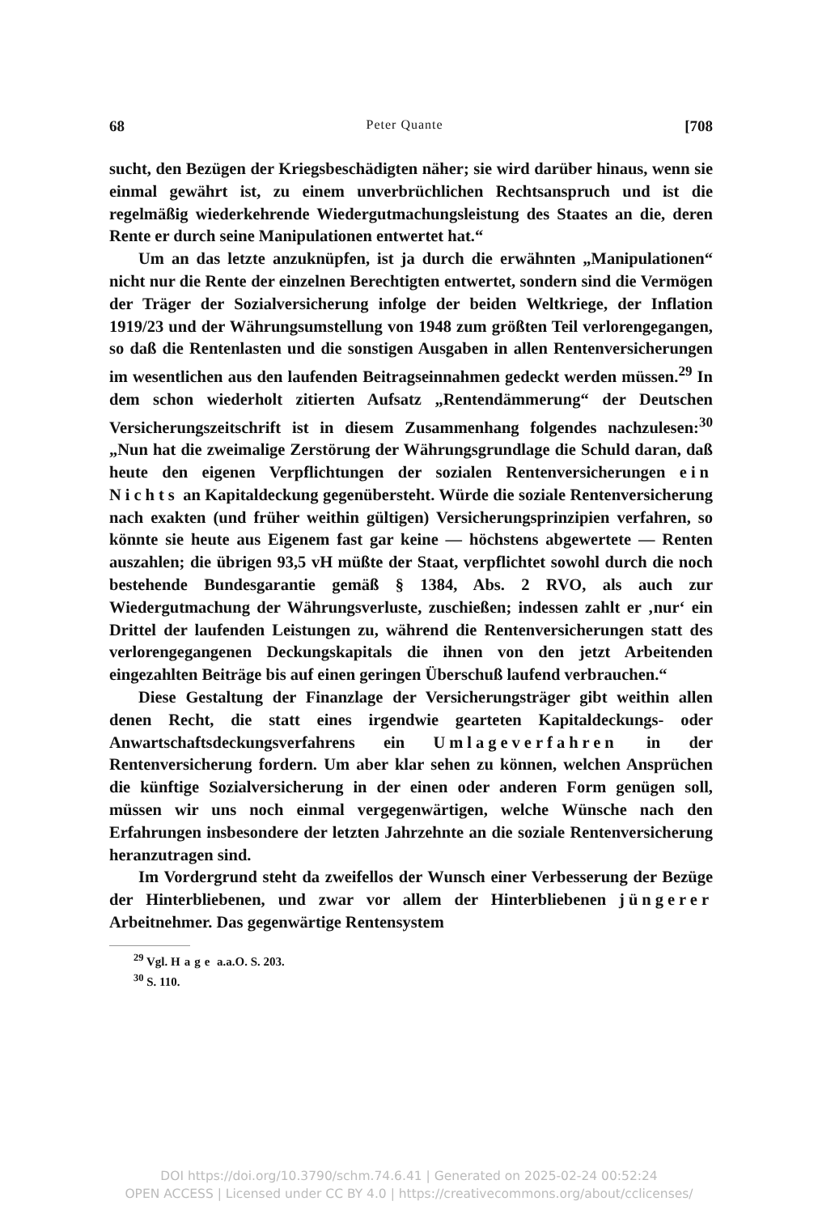68 Peter Quante [708
sucht, den Bezügen der Kriegsbeschädigten näher; sie wird darüber hinaus, wenn sie einmal gewährt ist, zu einem unverbrüchlichen Rechtsanspruch und ist die regelmäßig wiederkehrende Wiedergutmachungsleistung des Staates an die, deren Rente er durch seine Manipulationen entwertet hat.“
Um an das letzte anzuknüpfen, ist ja durch die erwähnten „Manipulationen“ nicht nur die Rente der einzelnen Berechtigten entwertet, sondern sind die Vermögen der Träger der Sozialversicherung infolge der beiden Weltkriege, der Inflation 1919/23 und der Währungsumstellung von 1948 zum größten Teil verlorengegangen, so daß die Rentenlasten und die sonstigen Ausgaben in allen Rentenversicherungen im wesentlichen aus den laufenden Beitragseinnahmen gedeckt werden müssen.<sup>29</sup> In dem schon wiederholt zitierten Aufsatz „Rentendämmerung“ der Deutschen Versicherungszeitschrift ist in diesem Zusammenhang folgendes nachzulesen:<sup>30</sup> „Nun hat die zweimalige Zerstörung der Währungsgrundlage die Schuld daran, daß heute den eigenen Verpflichtungen der sozialen Rentenversicherungen ein Nichts an Kapitaldeckung gegenübersteht. Würde die soziale Rentenversicherung nach exakten (und früher weithin gültigen) Versicherungsprinzipien verfahren, so könnte sie heute aus Eigenem fast gar keine — höchstens abgewertete — Renten auszahlen; die übrigen 93,5 vH müßte der Staat, verpflichtet sowohl durch die noch bestehende Bundesgarantie gemäß § 1384, Abs. 2 RVO, als auch zur Wiedergutmachung der Währungsverluste, zuschießen; indessen zahlt er ‚nur‘ ein Drittel der laufenden Leistungen zu, während die Rentenversicherungen statt des verlorengegangenen Deckungskapitals die ihnen von den jetzt Arbeitenden eingezahlten Beiträge bis auf einen geringen Überschuß laufend verbrauchen.“
Diese Gestaltung der Finanzlage der Versicherungsträger gibt weithin allen denen Recht, die statt eines irgendwie gearteten Kapitaldeckungs- oder Anwartschaftsdeckungsverfahrens ein Umlageverfahren in der Rentenversicherung fordern. Um aber klar sehen zu können, welchen Ansprüchen die künftige Sozialversicherung in der einen oder anderen Form genügen soll, müssen wir uns noch einmal vergegenwärtigen, welche Wünsche nach den Erfahrungen insbesondere der letzten Jahrzehnte an die soziale Rentenversicherung heranzutragen sind.
Im Vordergrund steht da zweifellos der Wunsch einer Verbesserung der Bezüge der Hinterbliebenen, und zwar vor allem der Hinterbliebenen jüngerer Arbeitnehmer. Das gegenwärtige Rentensystem
<sup>29</sup> Vgl. Hage a.a.O. S. 203.
<sup>30</sup> S. 110.
DOI https://doi.org/10.3790/schm.74.6.41 | Generated on 2025-02-24 00:52:24
OPEN ACCESS | Licensed under CC BY 4.0 | https://creativecommons.org/about/cclicenses/